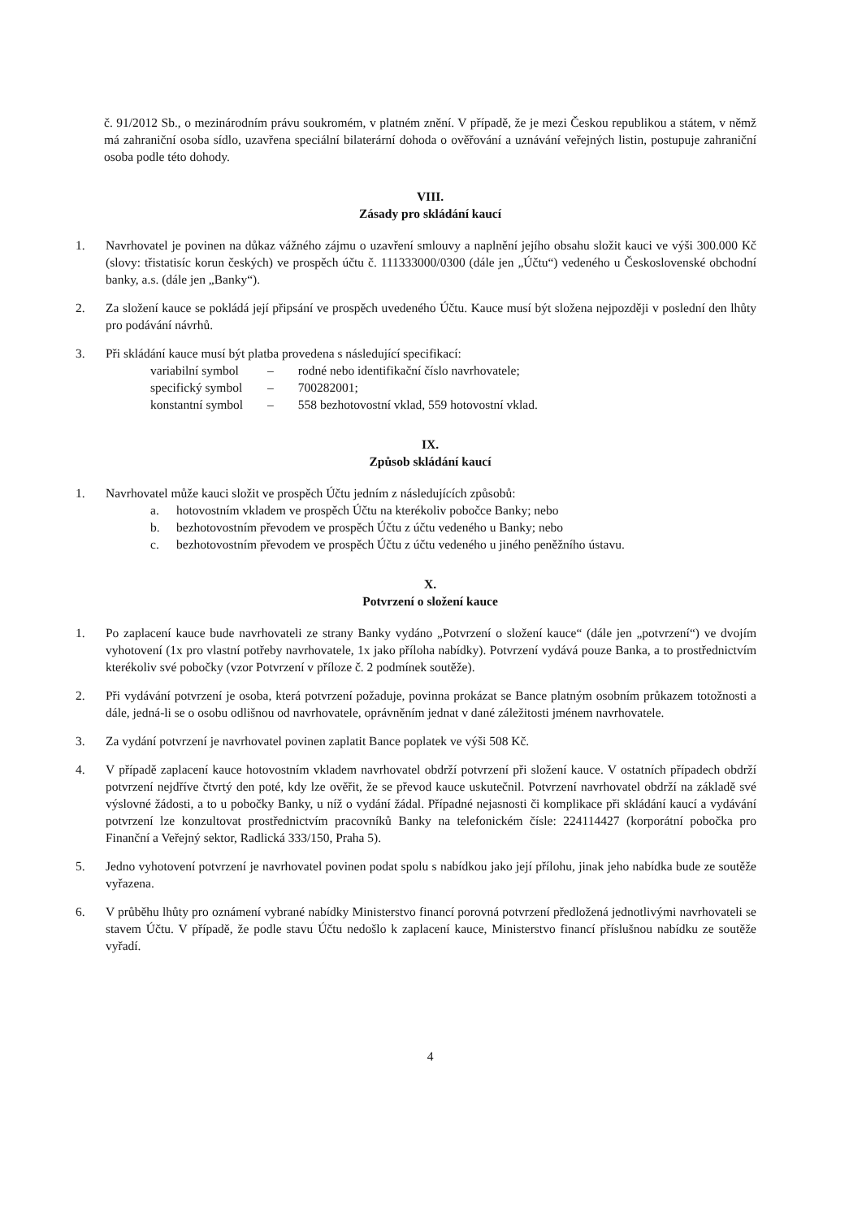č. 91/2012 Sb., o mezinárodním právu soukromém, v platném znění. V případě, že je mezi Českou republikou a státem, v němž má zahraniční osoba sídlo, uzavřena speciální bilaterární dohoda o ověřování a uznávání veřejných listin, postupuje zahraniční osoba podle této dohody.
VIII.
Zásady pro skládání kaucí
1. Navrhovatel je povinen na důkaz vážného zájmu o uzavření smlouvy a naplnění jejího obsahu složit kauci ve výši 300.000 Kč (slovy: třistatisíc korun českých) ve prospěch účtu č. 111333000/0300 (dále jen „Účtu“) vedeného u Československé obchodní banky, a.s. (dále jen „Banky“).
2. Za složení kauce se pokládá její připsání ve prospěch uvedeného Účtu. Kauce musí být složena nejpozději v poslední den lhůty pro podávání návrhů.
3. Při skládání kauce musí být platba provedena s následující specifikací:
| variabilní symbol | – | rodné nebo identifikační číslo navrhovatele; |
| specifický symbol | – | 700282001; |
| konstantní symbol | – | 558 bezhotovostní vklad, 559 hotovostní vklad. |
IX.
Způsob skládání kaucí
1. Navrhovatel může kauci složit ve prospěch Účtu jedním z následujících způsobů:
a. hotovostním vkladem ve prospěch Účtu na kterékoliv pobočce Banky; nebo
b. bezhotovostním převodem ve prospěch Účtu z účtu vedeného u Banky; nebo
c. bezhotovostním převodem ve prospěch Účtu z účtu vedeného u jiného peněžního ústavu.
X.
Potvrzení o složení kauce
1. Po zaplacení kauce bude navrhovateli ze strany Banky vydáno „Potvrzení o složení kauce“ (dále jen „potvrzení“) ve dvojím vyhotovení (1x pro vlastní potřeby navrhovatele, 1x jako příloha nabídky). Potvrzení vydává pouze Banka, a to prostřednictvím kterékoliv své pobočky (vzor Potvrzení v příloze č. 2 podmínek soutěže).
2. Při vydávání potvrzení je osoba, která potvrzení požaduje, povinna prokázat se Bance platným osobním průkazem totožnosti a dále, jedná-li se o osobu odlišnou od navrhovatele, oprávněním jednat v dané záležitosti jménem navrhovatele.
3. Za vydání potvrzení je navrhovatel povinen zaplatit Bance poplatek ve výši 508 Kč.
4. V případě zaplacení kauce hotovostním vkladem navrhovatel obdrží potvrzení při složení kauce. V ostatních případech obdrží potvrzení nejdříve čtvrtý den poté, kdy lze ověřit, že se převod kauce uskutečnil. Potvrzení navrhovatel obdrží na základě své výslovné žádosti, a to u pobočky Banky, u níž o vydání žádal. Případné nejasnosti či komplikace při skládání kaucí a vydávání potvrzení lze konzultovat prostřednictvím pracovníků Banky na telefonickém čísle: 224114427 (korporátní pobočka pro Finanční a Veřejný sektor, Radlická 333/150, Praha 5).
5. Jedno vyhotovení potvrzení je navrhovatel povinen podat spolu s nabídkou jako její přílohu, jinak jeho nabídka bude ze soutěže vyřazena.
6. V průběhu lhůty pro oznámení vybrané nabídky Ministerstvo financí porovná potvrzení předložená jednotlivými navrhovateli se stavem Účtu. V případě, že podle stavu Účtu nedošlo k zaplacení kauce, Ministerstvo financí příslušnou nabídku ze soutěže vyřadí.
4